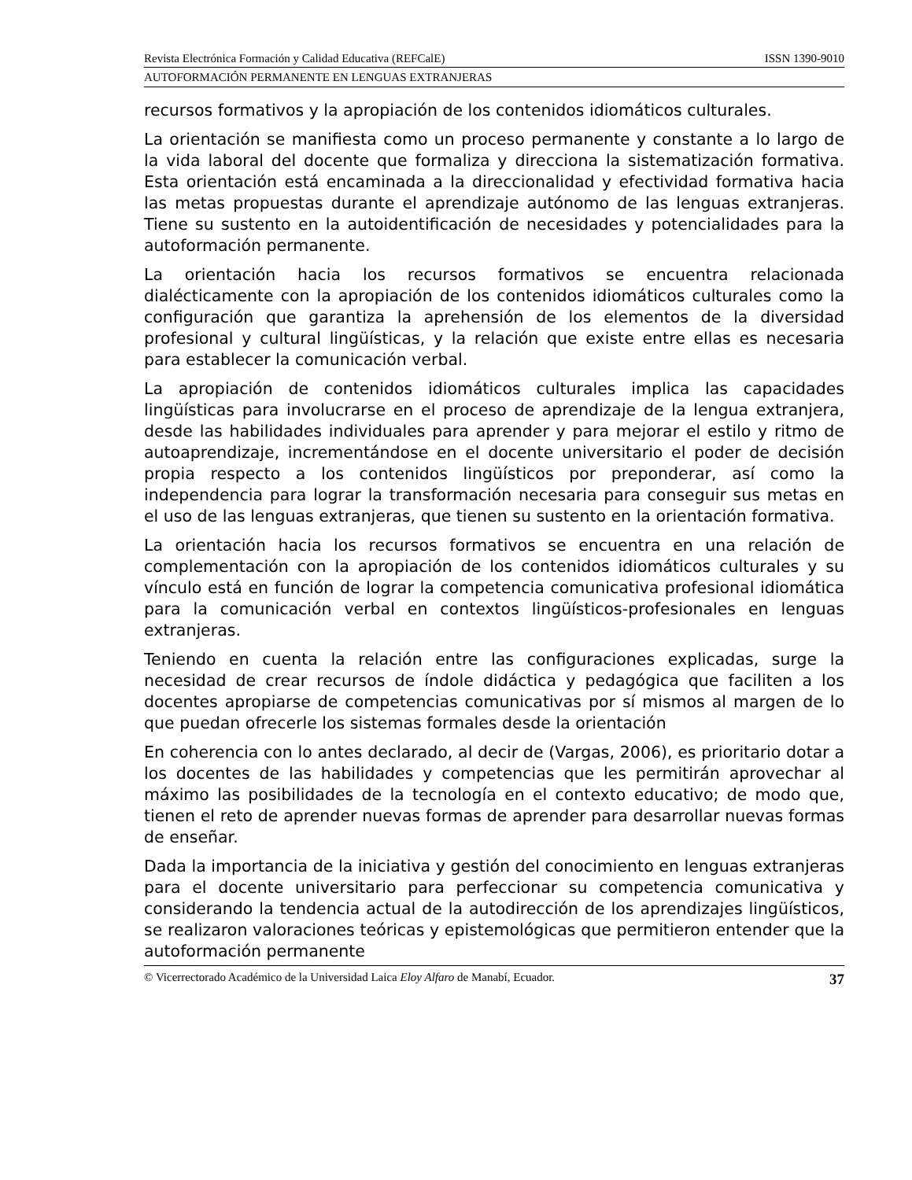Revista Electrónica Formación y Calidad Educativa (REFCalE) ISSN 1390-9010
AUTOFORMACIÓN PERMANENTE EN LENGUAS EXTRANJERAS
recursos formativos y la apropiación de los contenidos idiomáticos culturales.
La orientación se manifiesta como un proceso permanente y constante a lo largo de la vida laboral del docente que formaliza y direcciona la sistematización formativa. Esta orientación está encaminada a la direccionalidad y efectividad formativa hacia las metas propuestas durante el aprendizaje autónomo de las lenguas extranjeras. Tiene su sustento en la autoidentificación de necesidades y potencialidades para la autoformación permanente.
La orientación hacia los recursos formativos se encuentra relacionada dialécticamente con la apropiación de los contenidos idiomáticos culturales como la configuración que garantiza la aprehensión de los elementos de la diversidad profesional y cultural lingüísticas, y la relación que existe entre ellas es necesaria para establecer la comunicación verbal.
La apropiación de contenidos idiomáticos culturales implica las capacidades lingüísticas para involucrarse en el proceso de aprendizaje de la lengua extranjera, desde las habilidades individuales para aprender y para mejorar el estilo y ritmo de autoaprendizaje, incrementándose en el docente universitario el poder de decisión propia respecto a los contenidos lingüísticos por preponderar, así como la independencia para lograr la transformación necesaria para conseguir sus metas en el uso de las lenguas extranjeras, que tienen su sustento en la orientación formativa.
La orientación hacia los recursos formativos se encuentra en una relación de complementación con la apropiación de los contenidos idiomáticos culturales y su vínculo está en función de lograr la competencia comunicativa profesional idiomática para la comunicación verbal en contextos lingüísticos-profesionales en lenguas extranjeras.
Teniendo en cuenta la relación entre las configuraciones explicadas, surge la necesidad de crear recursos de índole didáctica y pedagógica que faciliten a los docentes apropiarse de competencias comunicativas por sí mismos al margen de lo que puedan ofrecerle los sistemas formales desde la orientación
En coherencia con lo antes declarado, al decir de (Vargas, 2006), es prioritario dotar a los docentes de las habilidades y competencias que les permitirán aprovechar al máximo las posibilidades de la tecnología en el contexto educativo; de modo que, tienen el reto de aprender nuevas formas de aprender para desarrollar nuevas formas de enseñar.
Dada la importancia de la iniciativa y gestión del conocimiento en lenguas extranjeras para el docente universitario para perfeccionar su competencia comunicativa y considerando la tendencia actual de la autodirección de los aprendizajes lingüísticos, se realizaron valoraciones teóricas y epistemológicas que permitieron entender que la autoformación permanente
© Vicerrectorado Académico de la Universidad Laica Eloy Alfaro de Manabí, Ecuador. 37